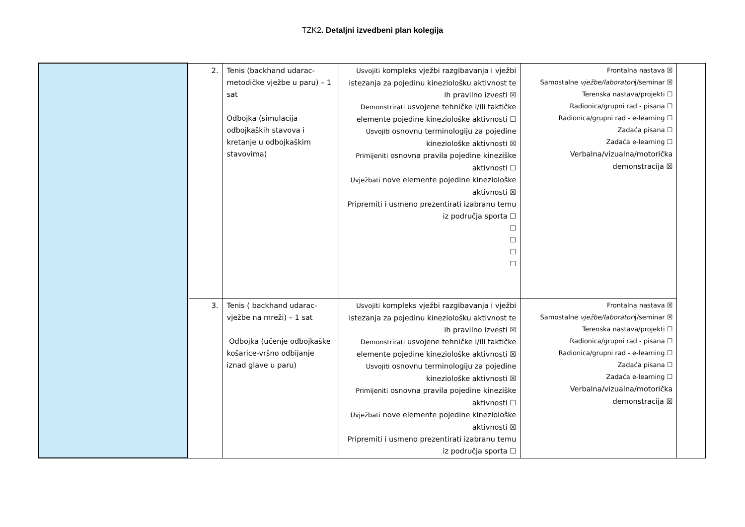TZK2. Detaljni izvedbeni plan kolegija
| | | 2. | Tenis (backhand udarac-metodičke vježbe u paru) – 1 sat Odbojka (simulacija odbojkaških stavova i kretanje u odbojkaškim stavovima) | Usvojiti kompleks vježbi razgibavanja i vježbi istezanja za pojedinu kineziološku aktivnost te ih pravilno izvesti ☒ Demonstrirati usvojene tehničke i/ili taktičke elemente pojedine kineziološke aktivnosti ☐ Usvojiti osnovnu terminologiju za pojedine kineziološke aktivnosti ☒ Primijeniti osnovna pravila pojedine kineziške aktivnosti ☐ Uvježbati nove elemente pojedine kineziološke aktivnosti ☒ Pripremiti i usmeno prezentirati izabranu temu iz područja sporta ☐ ☐ ☐ ☐ ☐ | Frontalna nastava ☒ Samostalne vježbe/laboratori j/seminar ☒ Terenska nastava/projekti ☐ Radionica/grupni rad - pisana ☐ Radionica/grupni rad - e-learning ☐ Zadaća pisana ☐ Zadaća e-learning ☐ Verbalna/vizualna/motorička demonstracija ☒ | |
| | | 3. | Tenis ( backhand udarac-vježbe na mreži) – 1 sat Odbojka (učenje odbojkaške košarice-vršno odbijanje iznad glave u paru) | Usvojiti kompleks vježbi razgibavanja i vježbi istezanja za pojedinu kineziološku aktivnost te ih pravilno izvesti ☒ Demonstrirati usvojene tehničke i/ili taktičke elemente pojedine kineziološke aktivnosti ☒ Usvojiti osnovnu terminologiju za pojedine kineziološke aktivnosti ☒ Primijeniti osnovna pravila pojedine kineziške aktivnosti ☐ Uvježbati nove elemente pojedine kineziološke aktivnosti ☒ Pripremiti i usmeno prezentirati izabranu temu iz područja sporta ☐ | Frontalna nastava ☒ Samostalne vježbe/laboratori j/seminar ☒ Terenska nastava/projekti ☐ Radionica/grupni rad - pisana ☐ Radionica/grupni rad - e-learning ☐ Zadaća pisana ☐ Zadaća e-learning ☐ Verbalna/vizualna/motorička demonstracija ☒ | |